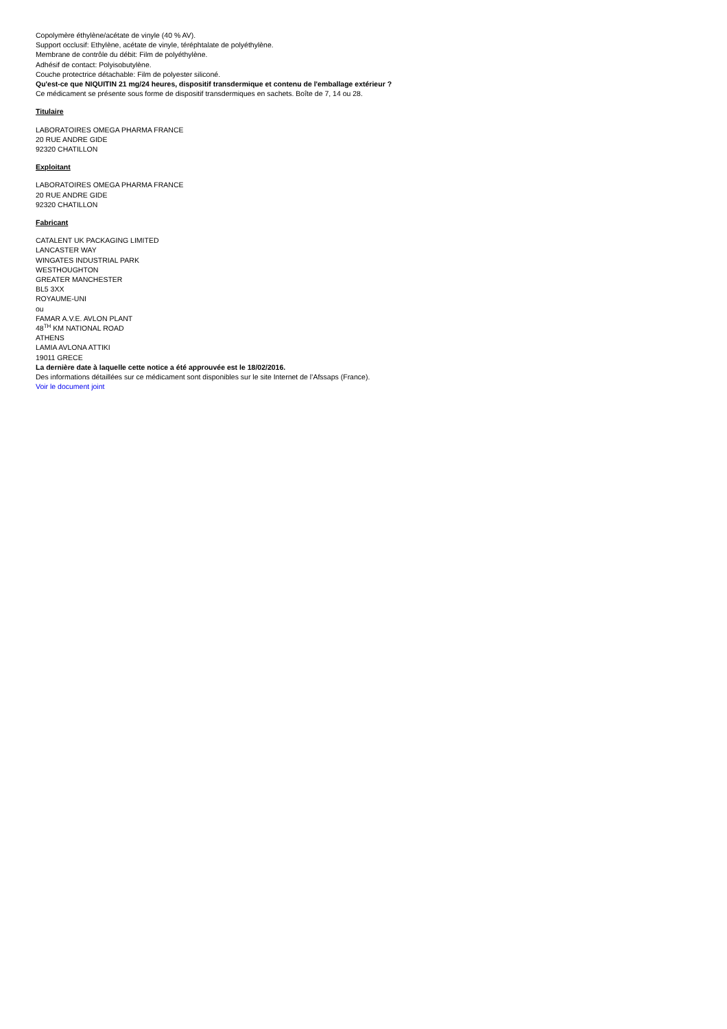Copolymère éthylène/acétate de vinyle (40 % AV).
Support occlusif: Ethylène, acétate de vinyle, téréphtalate de polyéthylène.
Membrane de contrôle du débit: Film de polyéthylène.
Adhésif de contact: Polyisobutylène.
Couche protectrice détachable: Film de polyester siliconé.
Qu'est-ce que NIQUITIN 21 mg/24 heures, dispositif transdermique et contenu de l'emballage extérieur ?
Ce médicament se présente sous forme de dispositif transdermiques en sachets. Boîte de 7, 14 ou 28.
Titulaire
LABORATOIRES OMEGA PHARMA FRANCE
20 RUE ANDRE GIDE
92320 CHATILLON
Exploitant
LABORATOIRES OMEGA PHARMA FRANCE
20 RUE ANDRE GIDE
92320 CHATILLON
Fabricant
CATALENT UK PACKAGING LIMITED
LANCASTER WAY
WINGATES INDUSTRIAL PARK
WESTHOUGHTON
GREATER MANCHESTER
BL5 3XX
ROYAUME-UNI
ou
FAMAR A.V.E. AVLON PLANT
48<sup>TH</sup> KM NATIONAL ROAD
ATHENS
LAMIA AVLONA ATTIKI
19011 GRECE
La dernière date à laquelle cette notice a été approuvée est le 18/02/2016.
Des informations détaillées sur ce médicament sont disponibles sur le site Internet de l’Afssaps (France).
Voir le document joint